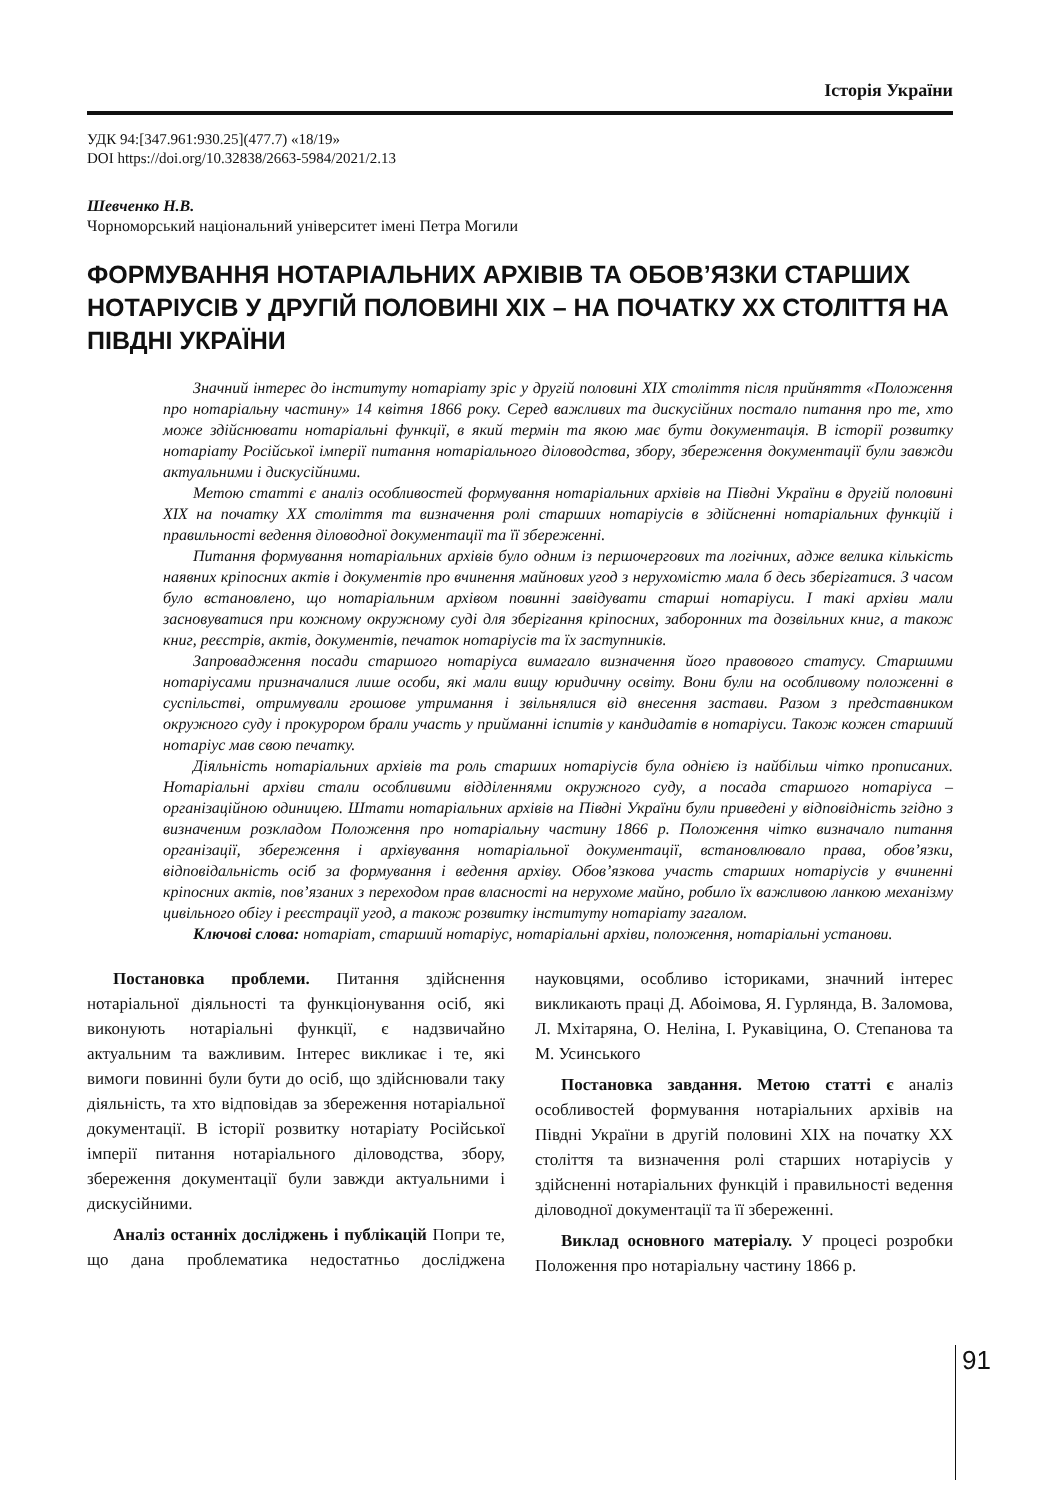Історія України
УДК 94:[347.961:930.25](477.7) «18/19»
DOI https://doi.org/10.32838/2663-5984/2021/2.13
Шевченко Н.В.
Чорноморський національний університет імені Петра Могили
ФОРМУВАННЯ НОТАРІАЛЬНИХ АРХІВІВ ТА ОБОВ’ЯЗКИ СТАРШИХ НОТАРІУСІВ У ДРУГІЙ ПОЛОВИНІ ХІХ – НА ПОЧАТКУ ХХ СТОЛІТТЯ НА ПІВДНІ УКРАЇНИ
Значний інтерес до інституту нотаріату зріс у другій половині ХІХ століття після прийняття «Положення про нотаріальну частину» 14 квітня 1866 року. Серед важливих та дискусійних постало питання про те, хто може здійснювати нотаріальні функції, в який термін та якою має бути документація. В історії розвитку нотаріату Російської імперії питання нотаріального діловодства, збору, збереження документації були завжди актуальними і дискусійними.
Метою статті є аналіз особливостей формування нотаріальних архівів на Півдні України в другій половині ХІХ на початку ХХ століття та визначення ролі старших нотаріусів в здійсненні нотаріальних функцій і правильності ведення діловодної документації та її збереженні.
Питання формування нотаріальних архівів було одним із першочергових та логічних, адже велика кількість наявних кріпосних актів і документів про вчинення майнових угод з нерухомістю мала б десь зберігатися. З часом було встановлено, що нотаріальним архівом повинні завідувати старші нотаріуси. І такі архіви мали засновуватися при кожному окружному суді для зберігання кріпосних, заборонних та дозвільних книг, а також книг, реєстрів, актів, документів, печаток нотаріусів та їх заступників.
Запровадження посади старшого нотаріуса вимагало визначення його правового статусу. Старшими нотаріусами призначалися лише особи, які мали вищу юридичну освіту. Вони були на особливому положенні в суспільстві, отримували грошове утримання і звільнялися від внесення застави. Разом з представником окружного суду і прокурором брали участь у прийманні іспитів у кандидатів в нотаріуси. Також кожен старший нотаріус мав свою печатку.
Діяльність нотаріальних архівів та роль старших нотаріусів була однією із найбільш чітко прописаних. Нотаріальні архіви стали особливими відділеннями окружного суду, а посада старшого нотаріуса – організаційною одиницею. Штати нотаріальних архівів на Півдні України були приведені у відповідність згідно з визначеним розкладом Положення про нотаріальну частину 1866 р. Положення чітко визначало питання організації, збереження і архівування нотаріальної документації, встановлювало права, обов’язки, відповідальність осіб за формування і ведення архіву. Обов’язкова участь старших нотаріусів у вчиненні кріпосних актів, пов’язаних з переходом прав власності на нерухоме майно, робило їх важливою ланкою механізму цивільного обігу і реєстрації угод, а також розвитку інституту нотаріату загалом.
Ключові слова: нотаріат, старший нотаріус, нотаріальні архіви, положення, нотаріальні установи.
Постановка проблеми. Питання здійснення нотаріальної діяльності та функціонування осіб, які виконують нотаріальні функції, є надзвичайно актуальним та важливим. Інтерес викликає і те, які вимоги повинні були бути до осіб, що здійснювали таку діяльність, та хто відповідав за збереження нотаріальної документації. В історії розвитку нотаріату Російської імперії питання нотаріального діловодства, збору, збереження документації були завжди актуальними і дискусійними.
Аналіз останніх досліджень і публікацій Попри те, що дана проблематика недостатньо досліджена науковцями, особливо істориками, значний інтерес викликають праці Д. Абоімова, Я. Гурлянда, В. Заломова, Л. Мхітаряна, О. Неліна, І. Рукавіцина, О. Степанова та М. Усинського
Постановка завдання. Метою статті є аналіз особливостей формування нотаріальних архівів на Півдні України в другій половині ХІХ на початку ХХ століття та визначення ролі старших нотаріусів у здійсненні нотаріальних функцій і правильності ведення діловодної документації та її збереженні.
Виклад основного матеріалу. У процесі розробки Положення про нотаріальну частину 1866 р.
91